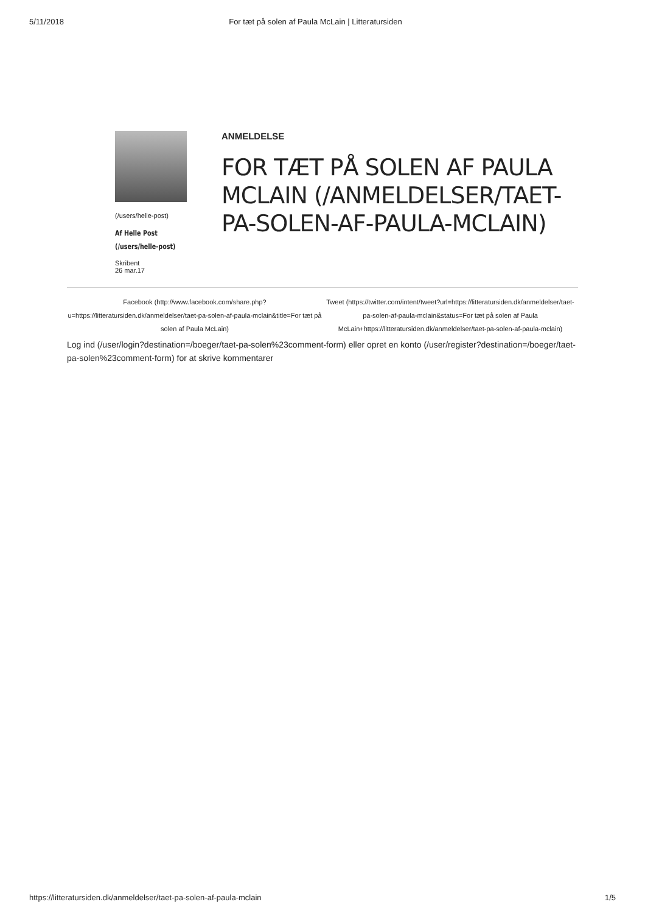5/11/2018 For tæt på solen af Paula McLain | Litteratursiden
(/users/helle-post)
Af Helle Post
(/users/helle-post)
Skribent
26 mar.17
ANMELDELSE
FOR TÆT PÅ SOLEN AF PAULA MCLAIN (/ANMELDELSER/TAET-PA-SOLEN-AF-PAULA-MCLAIN)
Facebook (http://www.facebook.com/share.php?u=https://litteratursiden.dk/anmeldelser/taet-pa-solen-af-paula-mclain&title=For tæt på solen af Paula McLain)
Tweet (https://twitter.com/intent/tweet?url=https://litteratursiden.dk/anmeldelser/taet-pa-solen-af-paula-mclain&status=For tæt på solen af Paula McLain+https://litteratursiden.dk/anmeldelser/taet-pa-solen-af-paula-mclain)
Log ind (/user/login?destination=/boeger/taet-pa-solen%23comment-form) eller opret en konto (/user/register?destination=/boeger/taet-pa-solen%23comment-form) for at skrive kommentarer
https://litteratursiden.dk/anmeldelser/taet-pa-solen-af-paula-mclain 1/5